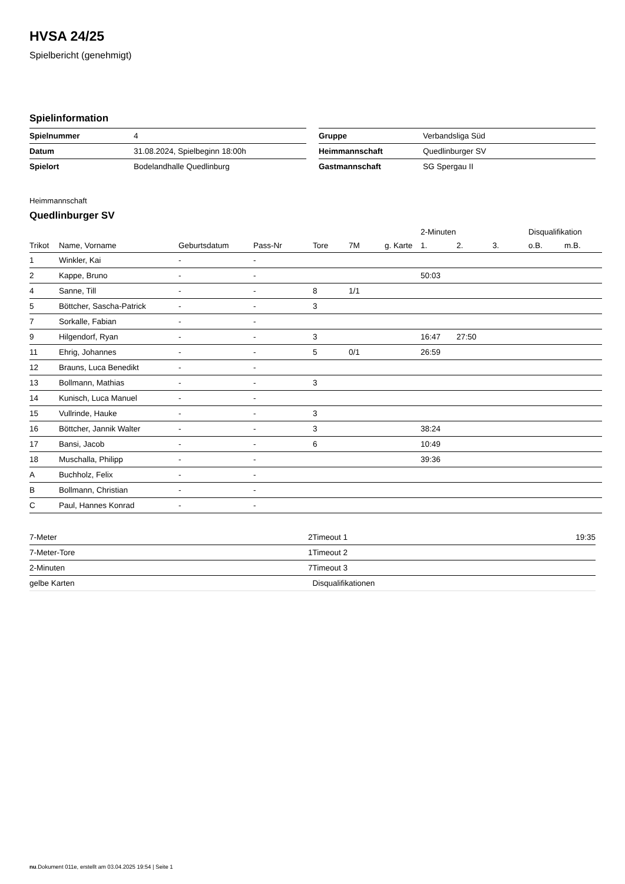HVSA 24/25
Spielbericht (genehmigt)
Spielinformation
| Spielnummer | 4 |
| Datum | 31.08.2024, Spielbeginn 18:00h |
| Spielort | Bodelandhalle Quedlinburg |
| Gruppe | Verbandsliga Süd |
| Heimmannschaft | Quedlinburger SV |
| Gastmannschaft | SG Spergau II |
Heimmannschaft
Quedlinburger SV
| | | | | | | | 2-Minuten | | | Disqualifikation | |
| --- | --- | --- | --- | --- | --- | --- | --- | --- | --- | --- | --- |
| Trikot | Name, Vorname | Geburtsdatum | Pass-Nr | Tore | 7M | g. Karte | 1. | 2. | 3. | o.B. | m.B. |
| 1 | Winkler, Kai | - | - | | | | | | | | |
| 2 | Kappe, Bruno | - | - | | | | 50:03 | | | | |
| 4 | Sanne, Till | - | - | 8 | 1/1 | | | | | | |
| 5 | Böttcher, Sascha-Patrick | - | - | 3 | | | | | | | |
| 7 | Sorkalle, Fabian | - | - | | | | | | | | |
| 9 | Hilgendorf, Ryan | - | - | 3 | | | 16:47 | 27:50 | | | |
| 11 | Ehrig, Johannes | - | - | 5 | 0/1 | | 26:59 | | | | |
| 12 | Brauns, Luca Benedikt | - | - | | | | | | | | |
| 13 | Bollmann, Mathias | - | - | 3 | | | | | | | |
| 14 | Kunisch, Luca Manuel | - | - | | | | | | | | |
| 15 | Vullrinde, Hauke | - | - | 3 | | | | | | | |
| 16 | Böttcher, Jannik Walter | - | - | 3 | | | 38:24 | | | | |
| 17 | Bansi, Jacob | - | - | 6 | | | 10:49 | | | | |
| 18 | Muschalla, Philipp | - | - | | | | 39:36 | | | | |
| A | Buchholz, Felix | - | - | | | | | | | | |
| B | Bollmann, Christian | - | - | | | | | | | | |
| C | Paul, Hannes Konrad | - | - | | | | | | | | |
| 7-Meter | 2 |
| 7-Meter-Tore | 1 |
| 2-Minuten | 7 |
| gelbe Karten | |
| Timeout 1 | 19:35 |
| Timeout 2 | |
| Timeout 3 | |
| Disqualifikationen | |
nu.Dokument 011e, erstellt am 03.04.2025 19:54 | Seite 1